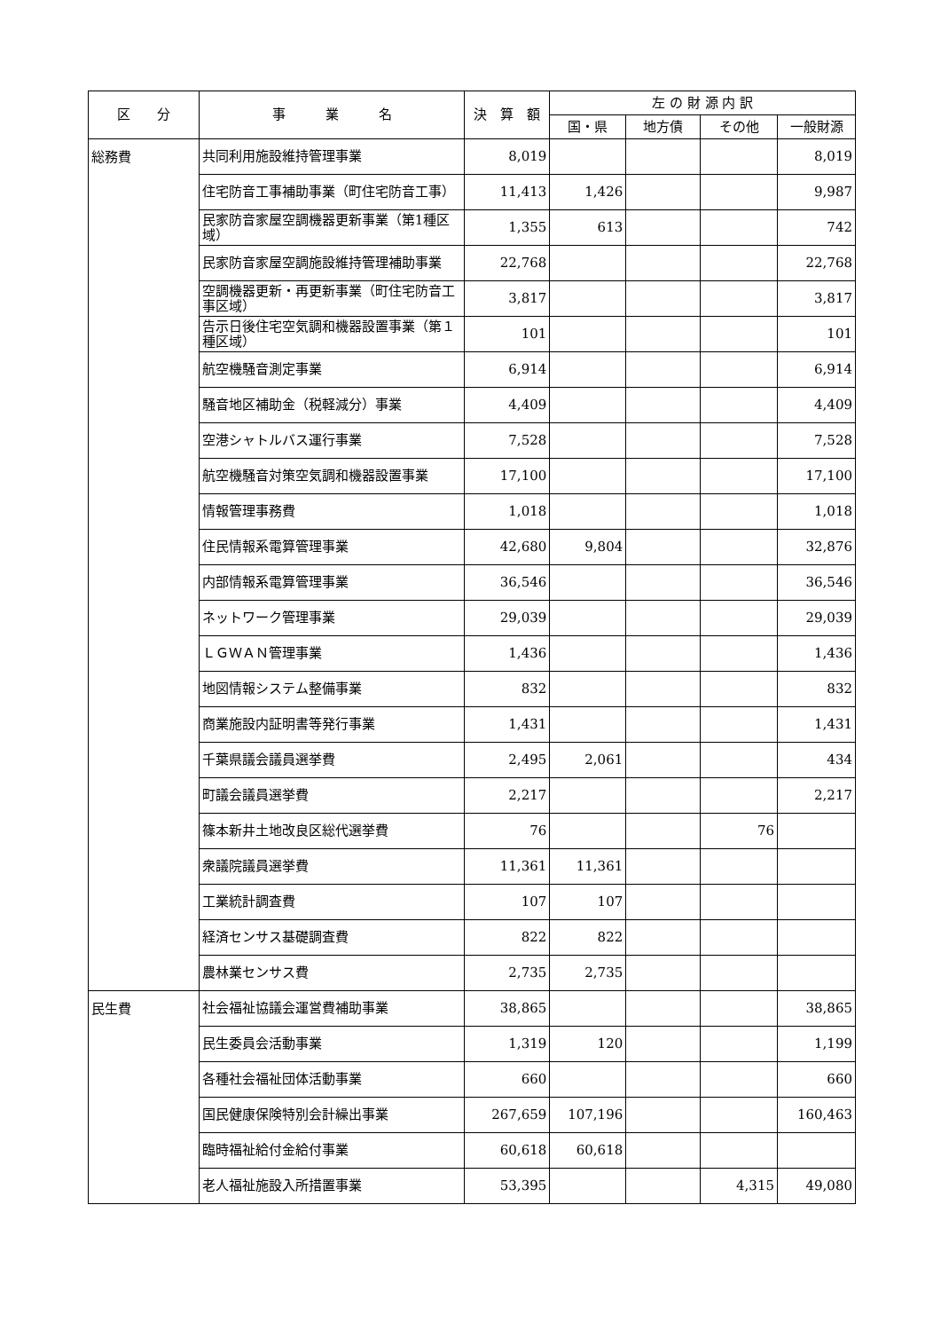| 区 分 | 事 業 名 | 決 算 額 | 左 の 財 源 内 訳 | | | |
| --- | --- | --- | --- | --- | --- | --- |
| | | | 国・県 | 地方債 | その他 | 一般財源 |
| 総務費 | 共同利用施設維持管理事業 | 8,019 | | | | 8,019 |
| | 住宅防音工事補助事業（町住宅防音工事） | 11,413 | 1,426 | | | 9,987 |
| | 民家防音家屋空調機器更新事業（第1種区域） | 1,355 | 613 | | | 742 |
| | 民家防音家屋空調施設維持管理補助事業 | 22,768 | | | | 22,768 |
| | 空調機器更新・再更新事業（町住宅防音工事区域） | 3,817 | | | | 3,817 |
| | 告示日後住宅空気調和機器設置事業（第１種区域） | 101 | | | | 101 |
| | 航空機騒音測定事業 | 6,914 | | | | 6,914 |
| | 騒音地区補助金（税軽減分）事業 | 4,409 | | | | 4,409 |
| | 空港シャトルバス運行事業 | 7,528 | | | | 7,528 |
| | 航空機騒音対策空気調和機器設置事業 | 17,100 | | | | 17,100 |
| | 情報管理事務費 | 1,018 | | | | 1,018 |
| | 住民情報系電算管理事業 | 42,680 | 9,804 | | | 32,876 |
| | 内部情報系電算管理事業 | 36,546 | | | | 36,546 |
| | ネットワーク管理事業 | 29,039 | | | | 29,039 |
| | ＬＧＷＡＮ管理事業 | 1,436 | | | | 1,436 |
| | 地図情報システム整備事業 | 832 | | | | 832 |
| | 商業施設内証明書等発行事業 | 1,431 | | | | 1,431 |
| | 千葉県議会議員選挙費 | 2,495 | 2,061 | | | 434 |
| | 町議会議員選挙費 | 2,217 | | | | 2,217 |
| | 篠本新井土地改良区総代選挙費 | 76 | | | 76 | |
| | 衆議院議員選挙費 | 11,361 | 11,361 | | | |
| | 工業統計調査費 | 107 | 107 | | | |
| | 経済センサス基礎調査費 | 822 | 822 | | | |
| | 農林業センサス費 | 2,735 | 2,735 | | | |
| 民生費 | 社会福祉協議会運営費補助事業 | 38,865 | | | | 38,865 |
| | 民生委員会活動事業 | 1,319 | 120 | | | 1,199 |
| | 各種社会福祉団体活動事業 | 660 | | | | 660 |
| | 国民健康保険特別会計繰出事業 | 267,659 | 107,196 | | | 160,463 |
| | 臨時福祉給付金給付事業 | 60,618 | 60,618 | | | |
| | 老人福祉施設入所措置事業 | 53,395 | | | 4,315 | 49,080 |